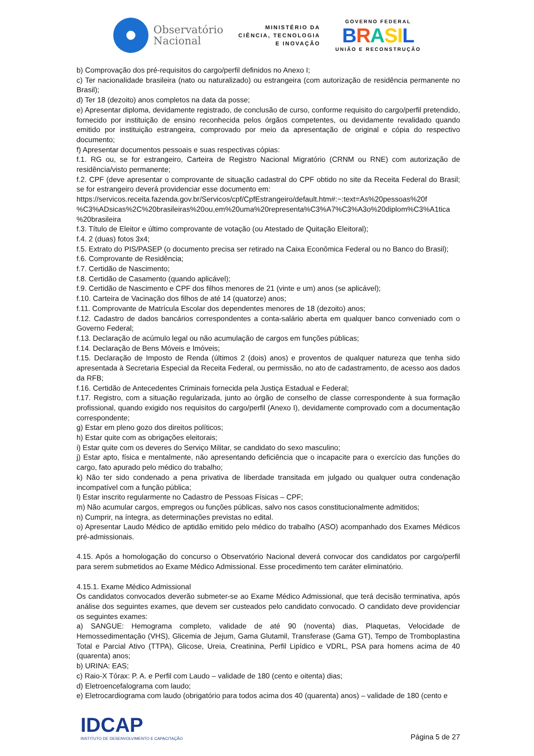Observatório
Nacional
MINISTÉRIO DA
CIÊNCIA, TECNOLOGIA
E INOVAÇÃO
GOVERNO FEDERAL
BRASIL
UNIÃO E RECONSTRUÇÃO
b) Comprovação dos pré-requisitos do cargo/perfil definidos no Anexo I;
c) Ter nacionalidade brasileira (nato ou naturalizado) ou estrangeira (com autorização de residência permanente no Brasil);
d) Ter 18 (dezoito) anos completos na data da posse;
e) Apresentar diploma, devidamente registrado, de conclusão de curso, conforme requisito do cargo/perfil pretendido, fornecido por instituição de ensino reconhecida pelos órgãos competentes, ou devidamente revalidado quando emitido por instituição estrangeira, comprovado por meio da apresentação de original e cópia do respectivo documento;
f) Apresentar documentos pessoais e suas respectivas cópias:
f.1. RG ou, se for estrangeiro, Carteira de Registro Nacional Migratório (CRNM ou RNE) com autorização de residência/visto permanente;
f.2. CPF (deve apresentar o comprovante de situação cadastral do CPF obtido no site da Receita Federal do Brasil; se for estrangeiro deverá providenciar esse documento em:
https://servicos.receita.fazenda.gov.br/Servicos/cpf/CpfEstrangeiro/default.htm#:~:text=As%20pessoas%20f
%C3%ADsicas%2C%20brasileiras%20ou,em%20uma%20representa%C3%A7%C3%A3o%20diplom%C3%A1tica
%20brasileira
f.3. Título de Eleitor e último comprovante de votação (ou Atestado de Quitação Eleitoral);
f.4. 2 (duas) fotos 3x4;
f.5. Extrato do PIS/PASEP (o documento precisa ser retirado na Caixa Econômica Federal ou no Banco do Brasil);
f.6. Comprovante de Residência;
f.7. Certidão de Nascimento;
f.8. Certidão de Casamento (quando aplicável);
f.9. Certidão de Nascimento e CPF dos filhos menores de 21 (vinte e um) anos (se aplicável);
f.10. Carteira de Vacinação dos filhos de até 14 (quatorze) anos;
f.11. Comprovante de Matrícula Escolar dos dependentes menores de 18 (dezoito) anos;
f.12. Cadastro de dados bancários correspondentes a conta-salário aberta em qualquer banco conveniado com o Governo Federal;
f.13. Declaração de acúmulo legal ou não acumulação de cargos em funções públicas;
f.14. Declaração de Bens Móveis e Imóveis;
f.15. Declaração de Imposto de Renda (últimos 2 (dois) anos) e proventos de qualquer natureza que tenha sido apresentada à Secretaria Especial da Receita Federal, ou permissão, no ato de cadastramento, de acesso aos dados da RFB;
f.16. Certidão de Antecedentes Criminais fornecida pela Justiça Estadual e Federal;
f.17. Registro, com a situação regularizada, junto ao órgão de conselho de classe correspondente à sua formação profissional, quando exigido nos requisitos do cargo/perfil (Anexo I), devidamente comprovado com a documentação correspondente;
g) Estar em pleno gozo dos direitos políticos;
h) Estar quite com as obrigações eleitorais;
i) Estar quite com os deveres do Serviço Militar, se candidato do sexo masculino;
j) Estar apto, física e mentalmente, não apresentando deficiência que o incapacite para o exercício das funções do cargo, fato apurado pelo médico do trabalho;
k) Não ter sido condenado a pena privativa de liberdade transitada em julgado ou qualquer outra condenação incompatível com a função pública;
l) Estar inscrito regularmente no Cadastro de Pessoas Físicas – CPF;
m) Não acumular cargos, empregos ou funções públicas, salvo nos casos constitucionalmente admitidos;
n) Cumprir, na íntegra, as determinações previstas no edital.
o) Apresentar Laudo Médico de aptidão emitido pelo médico do trabalho (ASO) acompanhado dos Exames Médicos pré-admissionais.
4.15. Após a homologação do concurso o Observatório Nacional deverá convocar dos candidatos por cargo/perfil para serem submetidos ao Exame Médico Admissional. Esse procedimento tem caráter eliminatório.
4.15.1. Exame Médico Admissional
Os candidatos convocados deverão submeter-se ao Exame Médico Admissional, que terá decisão terminativa, após análise dos seguintes exames, que devem ser custeados pelo candidato convocado. O candidato deve providenciar os seguintes exames:
a) SANGUE: Hemograma completo, validade de até 90 (noventa) dias, Plaquetas, Velocidade de Hemossedimentação (VHS), Glicemia de Jejum, Gama Glutamil, Transferase (Gama GT), Tempo de Tromboplastina Total e Parcial Ativo (TTPA), Glicose, Ureia, Creatinina, Perfil Lipídico e VDRL, PSA para homens acima de 40 (quarenta) anos;
b) URINA: EAS;
c) Raio-X Tórax: P. A. e Perfil com Laudo – validade de 180 (cento e oitenta) dias;
d) Eletroencefalograma com laudo;
e) Eletrocardiograma com laudo (obrigatório para todos acima dos 40 (quarenta) anos) – validade de 180 (cento e
IDCAP
INSTITUTO DE DESENVOLVIMENTO E CAPACITAÇÃO
Página 5 de 27